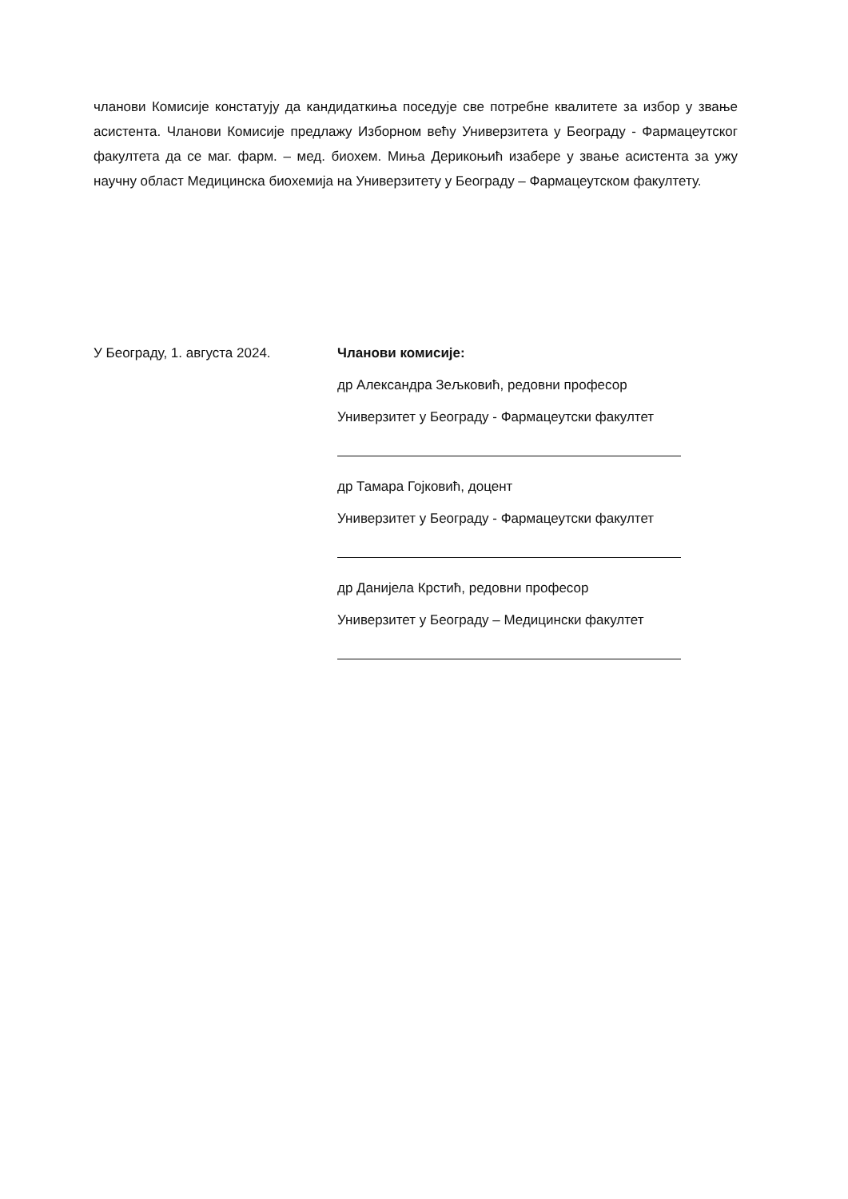чланови Комисије констатују да кандидаткиња поседује све потребне квалитете за избор у звање асистента. Чланови Комисије предлажу Изборном већу Универзитета у Београду - Фармацеутског факултета да се маг. фарм. – мед. биохем. Миња Дерикоњић изабере у звање асистента за ужу научну област Медицинска биохемија на Универзитету у Београду – Фармацеутском факултету.
У Београду, 1. августа 2024. Чланови комисије:
др Александра Зељковић, редовни професор
Универзитет у Београду - Фармацеутски факултет
др Тамара Гојковић, доцент
Универзитет у Београду - Фармацеутски факултет
др Данијела Крстић, редовни професор
Универзитет у Београду – Медицински факултет